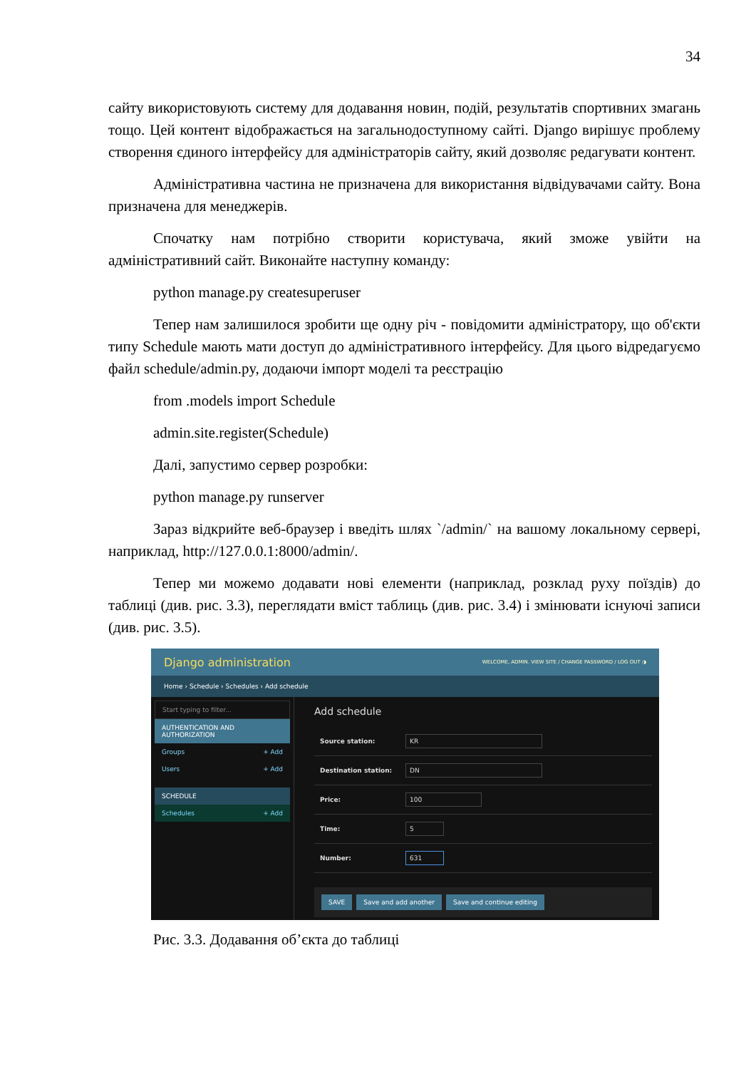34
сайту використовують систему для додавання новин, подій, результатів спортивних змагань тощо. Цей контент відображається на загальнодоступному сайті. Django вирішує проблему створення єдиного інтерфейсу для адміністраторів сайту, який дозволяє редагувати контент.
Адміністративна частина не призначена для використання відвідувачами сайту. Вона призначена для менеджерів.
Спочатку нам потрібно створити користувача, який зможе увійти на адміністративний сайт. Виконайте наступну команду:
python manage.py createsuperuser
Тепер нам залишилося зробити ще одну річ - повідомити адміністратору, що об'єкти типу Schedule мають мати доступ до адміністративного інтерфейсу. Для цього відредагуємо файл schedule/admin.py, додаючи імпорт моделі та реєстрацію
from .models import Schedule
admin.site.register(Schedule)
Далі, запустимо сервер розробки:
python manage.py runserver
Зараз відкрийте веб-браузер і введіть шлях `/admin/` на вашому локальному сервері, наприклад, http://127.0.0.1:8000/admin/.
Тепер ми можемо додавати нові елементи (наприклад, розклад руху поїздів) до таблиці (див. рис. 3.3), переглядати вміст таблиць (див. рис. 3.4) і змінювати існуючі записи (див. рис. 3.5).
Django administration WELCOME, ADMIN. VIEW SITE / CHANGE PASSWORD / LOG OUT ◑
Home › Schedule › Schedules › Add schedule
Start typing to filter...
AUTHENTICATION AND AUTHORIZATION
Groups + Add
Users + Add
SCHEDULE
Schedules + Add
Add schedule
Source station:
KR
Destination station:
DN
Price:
100
Time:
5
Number:
631
SAVE Save and add another Save and continue editing
Рис. 3.3. Додавання об’єкта до таблиці